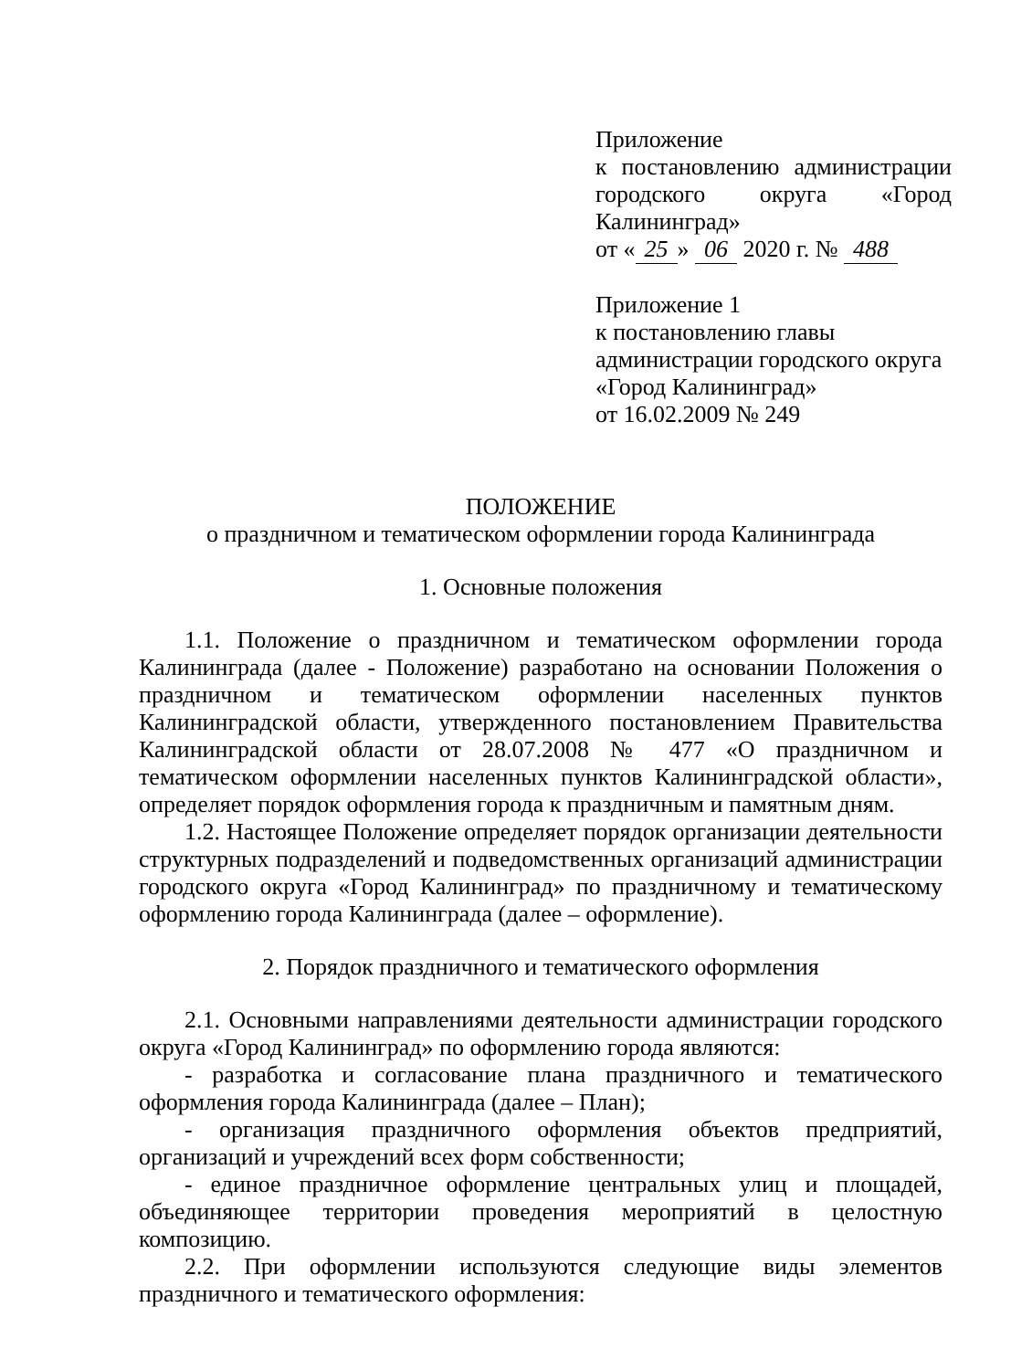Приложение
к постановлению администрации городского округа «Город
Калининград»
от « 25 » 06 2020 г. № 488
Приложение 1
к постановлению главы
администрации городского округа
«Город Калининград»
от 16.02.2009 № 249
ПОЛОЖЕНИЕ
о праздничном и тематическом оформлении города Калининграда
1. Основные положения
1.1. Положение о праздничном и тематическом оформлении города Калининграда (далее - Положение) разработано на основании Положения о праздничном и тематическом оформлении населенных пунктов Калининградской области, утвержденного постановлением Правительства Калининградской области от 28.07.2008 № 477 «О праздничном и тематическом оформлении населенных пунктов Калининградской области», определяет порядок оформления города к праздничным и памятным дням.
1.2. Настоящее Положение определяет порядок организации деятельности структурных подразделений и подведомственных организаций администрации городского округа «Город Калининград» по праздничному и тематическому оформлению города Калининграда (далее – оформление).
2. Порядок праздничного и тематического оформления
2.1. Основными направлениями деятельности администрации городского округа «Город Калининград» по оформлению города являются:
- разработка и согласование плана праздничного и тематического оформления города Калининграда (далее – План);
- организация праздничного оформления объектов предприятий, организаций и учреждений всех форм собственности;
- единое праздничное оформление центральных улиц и площадей, объединяющее территории проведения мероприятий в целостную композицию.
2.2. При оформлении используются следующие виды элементов праздничного и тематического оформления: